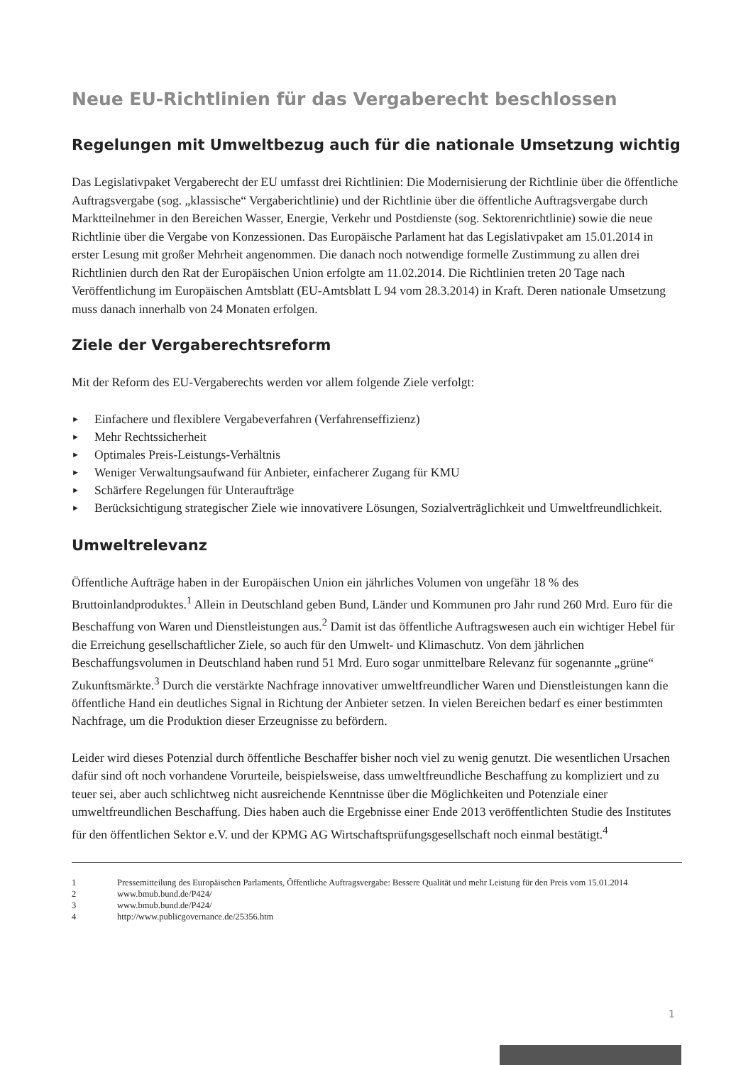Neue EU-Richtlinien für das Vergaberecht beschlossen
Regelungen mit Umweltbezug auch für die nationale Umsetzung wichtig
Das Legislativpaket Vergaberecht der EU umfasst drei Richtlinien: Die Modernisierung der Richtlinie über die öffentliche Auftragsvergabe (sog. „klassische“ Vergaberichtlinie) und der Richtlinie über die öffentliche Auftragsvergabe durch Marktteilnehmer in den Bereichen Wasser, Energie, Verkehr und Postdienste (sog. Sektorenrichtlinie) sowie die neue Richtlinie über die Vergabe von Konzessionen. Das Europäische Parlament hat das Legislativpaket am 15.01.2014 in erster Lesung mit großer Mehrheit angenommen. Die danach noch notwendige formelle Zustimmung zu allen drei Richtlinien durch den Rat der Europäischen Union erfolgte am 11.02.2014. Die Richtlinien treten 20 Tage nach Veröffentlichung im Europäischen Amtsblatt (EU-Amtsblatt L 94 vom 28.3.2014) in Kraft. Deren nationale Umsetzung muss danach innerhalb von 24 Monaten erfolgen.
Ziele der Vergaberechtsreform
Mit der Reform des EU-Vergaberechts werden vor allem folgende Ziele verfolgt:
► Einfachere und flexiblere Vergabeverfahren (Verfahrenseffizienz)
► Mehr Rechtssicherheit
► Optimales Preis-Leistungs-Verhältnis
► Weniger Verwaltungsaufwand für Anbieter, einfacherer Zugang für KMU
► Schärfere Regelungen für Unteraufträge
► Berücksichtigung strategischer Ziele wie innovativere Lösungen, Sozialverträglichkeit und Umweltfreundlichkeit.
Umweltrelevanz
Öffentliche Aufträge haben in der Europäischen Union ein jährliches Volumen von ungefähr 18 % des Bruttoinlandproduktes.<sup>1</sup> Allein in Deutschland geben Bund, Länder und Kommunen pro Jahr rund 260 Mrd. Euro für die Beschaffung von Waren und Dienstleistungen aus.<sup>2</sup> Damit ist das öffentliche Auftragswesen auch ein wichtiger Hebel für die Erreichung gesellschaftlicher Ziele, so auch für den Umwelt- und Klimaschutz. Von dem jährlichen Beschaffungsvolumen in Deutschland haben rund 51 Mrd. Euro sogar unmittelbare Relevanz für sogenannte „grüne“ Zukunftsmärkte.<sup>3</sup> Durch die verstärkte Nachfrage innovativer umweltfreundlicher Waren und Dienstleistungen kann die öffentliche Hand ein deutliches Signal in Richtung der Anbieter setzen. In vielen Bereichen bedarf es einer bestimmten Nachfrage, um die Produktion dieser Erzeugnisse zu befördern.
Leider wird dieses Potenzial durch öffentliche Beschaffer bisher noch viel zu wenig genutzt. Die wesentlichen Ursachen dafür sind oft noch vorhandene Vorurteile, beispielsweise, dass umweltfreundliche Beschaffung zu kompliziert und zu teuer sei, aber auch schlichtweg nicht ausreichende Kenntnisse über die Möglichkeiten und Potenziale einer umweltfreundlichen Beschaffung. Dies haben auch die Ergebnisse einer Ende 2013 veröffentlichten Studie des Institutes für den öffentlichen Sektor e.V. und der KPMG AG Wirtschaftsprüfungsgesellschaft noch einmal bestätigt.<sup>4</sup>
1 Pressemitteilung des Europäischen Parlaments, Öffentliche Auftragsvergabe: Bessere Qualität und mehr Leistung für den Preis vom 15.01.2014
2 www.bmub.bund.de/P424/
3 www.bmub.bund.de/P424/
4 http://www.publicgovernance.de/25356.htm
1